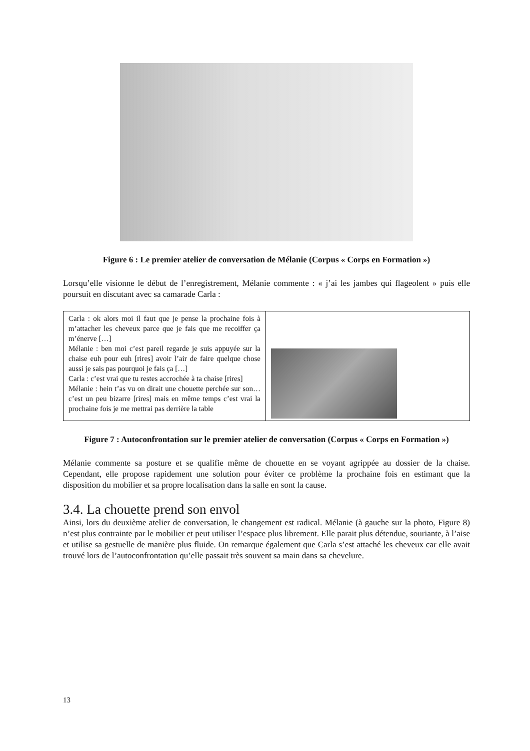Figure 6 : Le premier atelier de conversation de Mélanie (Corpus « Corps en Formation »)
Lorsqu’elle visionne le début de l’enregistrement, Mélanie commente : « j’ai les jambes qui flageolent » puis elle poursuit en discutant avec sa camarade Carla :
| Carla : ok alors moi il faut que je pense la prochaine fois à m’attacher les cheveux parce que je fais que me recoiffer ça m’énerve […] Mélanie : ben moi c’est pareil regarde je suis appuyée sur la chaise euh pour euh [rires] avoir l’air de faire quelque chose aussi je sais pas pourquoi je fais ça […] Carla : c’est vrai que tu restes accrochée à ta chaise [rires] Mélanie : hein t’as vu on dirait une chouette perchée sur son… c’est un peu bizarre [rires] mais en même temps c’est vrai la prochaine fois je me mettrai pas derrière la table | |
Figure 7 : Autoconfrontation sur le premier atelier de conversation (Corpus « Corps en Formation »)
Mélanie commente sa posture et se qualifie même de chouette en se voyant agrippée au dossier de la chaise. Cependant, elle propose rapidement une solution pour éviter ce problème la prochaine fois en estimant que la disposition du mobilier et sa propre localisation dans la salle en sont la cause.
3.4. La chouette prend son envol
Ainsi, lors du deuxième atelier de conversation, le changement est radical. Mélanie (à gauche sur la photo, Figure 8) n’est plus contrainte par le mobilier et peut utiliser l’espace plus librement. Elle parait plus détendue, souriante, à l’aise et utilise sa gestuelle de manière plus fluide. On remarque également que Carla s’est attaché les cheveux car elle avait trouvé lors de l’autoconfrontation qu’elle passait très souvent sa main dans sa chevelure.
13